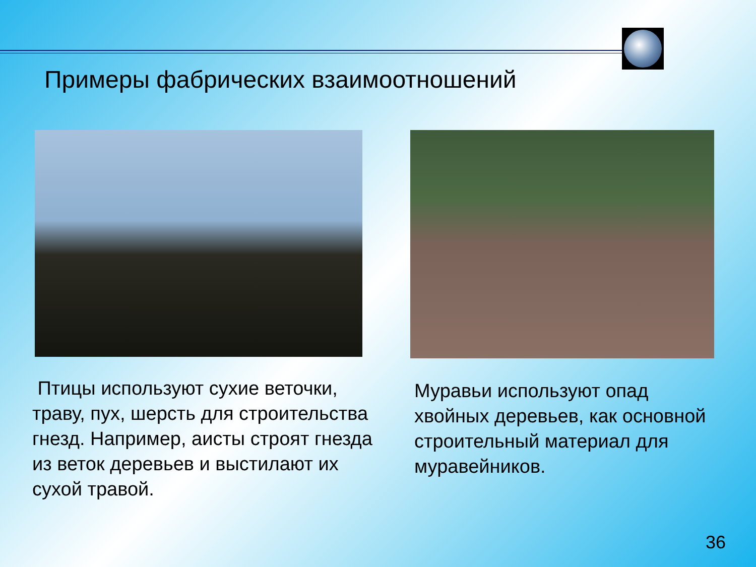Примеры фабрических взаимоотношений
Птицы используют сухие веточки, траву, пух, шерсть для строительства гнезд. Например, аисты строят гнезда из веток деревьев и выстилают их сухой травой.
Муравьи используют опад хвойных деревьев, как основной строительный материал для муравейников.
36